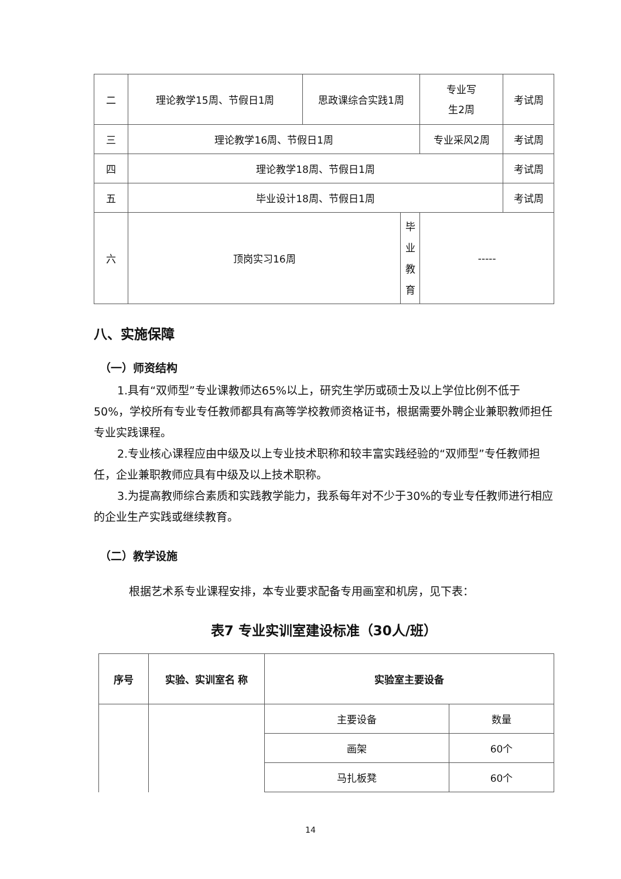| 二 | 理论教学15周、节假日1周 | 思政课综合实践1周 | | 专业写 生2周 | 考试周 |
| 三 | 理论教学16周、节假日1周 | | | 专业采风2周 | 考试周 |
| 四 | 理论教学18周、节假日1周 | | | | 考试周 |
| 五 | 毕业设计18周、节假日1周 | | | | 考试周 |
| 六 | 顶岗实习16周 | | 毕 业 教 育 | ----- | |
八、实施保障
（一）师资结构
1.具有“双师型”专业课教师达65%以上，研究生学历或硕士及以上学位比例不低于50%，学校所有专业专任教师都具有高等学校教师资格证书，根据需要外聘企业兼职教师担任专业实践课程。
2.专业核心课程应由中级及以上专业技术职称和较丰富实践经验的“双师型”专任教师担任，企业兼职教师应具有中级及以上技术职称。
3.为提高教师综合素质和实践教学能力，我系每年对不少于30%的专业专任教师进行相应的企业生产实践或继续教育。
（二）教学设施
根据艺术系专业课程安排，本专业要求配备专用画室和机房，见下表：
表7 专业实训室建设标准（30人/班）
| 序号 | 实验、实训室名 称 | 实验室主要设备 | |
| --- | --- | --- | --- |
| | | 主要设备 | 数量 |
| | | 画架 | 60个 |
| | | 马扎板凳 | 60个 |
14